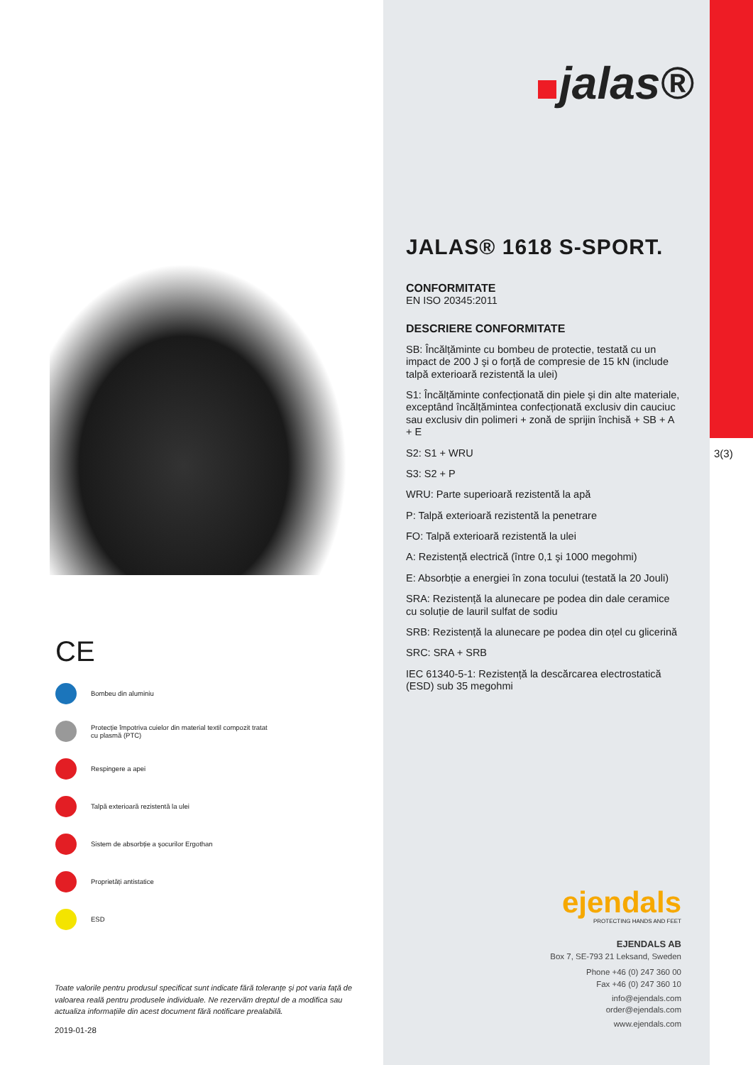jalas®
3(3)
JALAS® 1618 S-SPORT.
CONFORMITATE
EN ISO 20345:2011
DESCRIERE CONFORMITATE
SB: Încălțăminte cu bombeu de protectie, testată cu un impact de 200 J şi o forță de compresie de 15 kN (include talpă exterioară rezistentă la ulei)
S1: Încălțăminte confecționată din piele şi din alte materiale, exceptând încălțămintea confecționată exclusiv din cauciuc sau exclusiv din polimeri + zonă de sprijin închisă + SB + A + E
S2: S1 + WRU
S3: S2 + P
WRU: Parte superioară rezistentă la apă
P: Talpă exterioară rezistentă la penetrare
FO: Talpă exterioară rezistentă la ulei
A: Rezistență electrică (între 0,1 şi 1000 megohmi)
E: Absorbție a energiei în zona tocului (testată la 20 Jouli)
SRA: Rezistență la alunecare pe podea din dale ceramice cu soluție de lauril sulfat de sodiu
SRB: Rezistență la alunecare pe podea din oțel cu glicerină
SRC: SRA + SRB
IEC 61340-5-1: Rezistență la descărcarea electrostatică (ESD) sub 35 megohmi
CE
Bombeu din aluminiu
Protecție împotriva cuielor din material textil compozit tratat cu plasmă (PTC)
Respingere a apei
Talpă exterioară rezistentă la ulei
Sistem de absorbție a şocurilor Ergothan
Proprietăți antistatice
ESD
Toate valorile pentru produsul specificat sunt indicate fără toleranțe şi pot varia față de valoarea reală pentru produsele individuale. Ne rezervăm dreptul de a modifica sau actualiza informațiile din acest document fără notificare prealabilă.
2019-01-28
ejendals
PROTECTING HANDS AND FEET
EJENDALS AB
Box 7, SE-793 21 Leksand, Sweden
Phone +46 (0) 247 360 00
Fax +46 (0) 247 360 10
info@ejendals.com
order@ejendals.com
www.ejendals.com